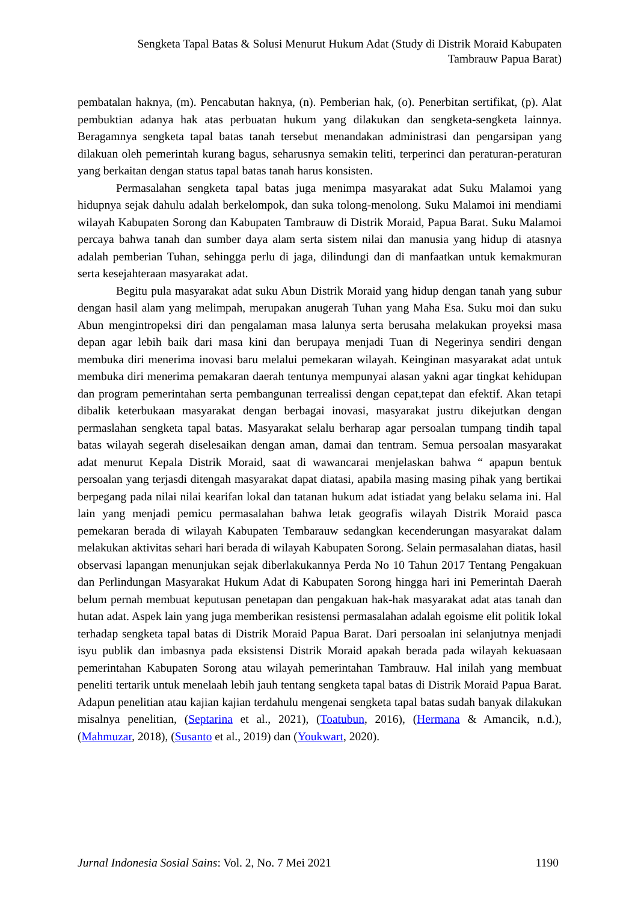Sengketa Tapal Batas & Solusi Menurut Hukum Adat (Study di Distrik Moraid Kabupaten Tambrauw Papua Barat)
pembatalan haknya, (m). Pencabutan haknya, (n). Pemberian hak, (o). Penerbitan sertifikat, (p). Alat pembuktian adanya hak atas perbuatan hukum yang dilakukan dan sengketa-sengketa lainnya. Beragamnya sengketa tapal batas tanah tersebut menandakan administrasi dan pengarsipan yang dilakuan oleh pemerintah kurang bagus, seharusnya semakin teliti, terperinci dan peraturan-peraturan yang berkaitan dengan status tapal batas tanah harus konsisten.
Permasalahan sengketa tapal batas juga menimpa masyarakat adat Suku Malamoi yang hidupnya sejak dahulu adalah berkelompok, dan suka tolong-menolong. Suku Malamoi ini mendiami wilayah Kabupaten Sorong dan Kabupaten Tambrauw di Distrik Moraid, Papua Barat. Suku Malamoi percaya bahwa tanah dan sumber daya alam serta sistem nilai dan manusia yang hidup di atasnya adalah pemberian Tuhan, sehingga perlu di jaga, dilindungi dan di manfaatkan untuk kemakmuran serta kesejahteraan masyarakat adat.
Begitu pula masyarakat adat suku Abun Distrik Moraid yang hidup dengan tanah yang subur dengan hasil alam yang melimpah, merupakan anugerah Tuhan yang Maha Esa. Suku moi dan suku Abun mengintropeksi diri dan pengalaman masa lalunya serta berusaha melakukan proyeksi masa depan agar lebih baik dari masa kini dan berupaya menjadi Tuan di Negerinya sendiri dengan membuka diri menerima inovasi baru melalui pemekaran wilayah. Keinginan masyarakat adat untuk membuka diri menerima pemakaran daerah tentunya mempunyai alasan yakni agar tingkat kehidupan dan program pemerintahan serta pembangunan terrealissi dengan cepat,tepat dan efektif. Akan tetapi dibalik keterbukaan masyarakat dengan berbagai inovasi, masyarakat justru dikejutkan dengan permaslahan sengketa tapal batas. Masyarakat selalu berharap agar persoalan tumpang tindih tapal batas wilayah segerah diselesaikan dengan aman, damai dan tentram. Semua persoalan masyarakat adat menurut Kepala Distrik Moraid, saat di wawancarai menjelaskan bahwa “ apapun bentuk persoalan yang terjasdi ditengah masyarakat dapat diatasi, apabila masing masing pihak yang bertikai berpegang pada nilai nilai kearifan lokal dan tatanan hukum adat istiadat yang belaku selama ini. Hal lain yang menjadi pemicu permasalahan bahwa letak geografis wilayah Distrik Moraid pasca pemekaran berada di wilayah Kabupaten Tembarauw sedangkan kecenderungan masyarakat dalam melakukan aktivitas sehari hari berada di wilayah Kabupaten Sorong. Selain permasalahan diatas, hasil observasi lapangan menunjukan sejak diberlakukannya Perda No 10 Tahun 2017 Tentang Pengakuan dan Perlindungan Masyarakat Hukum Adat di Kabupaten Sorong hingga hari ini Pemerintah Daerah belum pernah membuat keputusan penetapan dan pengakuan hak-hak masyarakat adat atas tanah dan hutan adat. Aspek lain yang juga memberikan resistensi permasalahan adalah egoisme elit politik lokal terhadap sengketa tapal batas di Distrik Moraid Papua Barat. Dari persoalan ini selanjutnya menjadi isyu publik dan imbasnya pada eksistensi Distrik Moraid apakah berada pada wilayah kekuasaan pemerintahan Kabupaten Sorong atau wilayah pemerintahan Tambrauw. Hal inilah yang membuat peneliti tertarik untuk menelaah lebih jauh tentang sengketa tapal batas di Distrik Moraid Papua Barat. Adapun penelitian atau kajian kajian terdahulu mengenai sengketa tapal batas sudah banyak dilakukan misalnya penelitian, (Septarina et al., 2021), (Toatubun, 2016), (Hermana & Amancik, n.d.), (Mahmuzar, 2018), (Susanto et al., 2019) dan (Youkwart, 2020).
Jurnal Indonesia Sosial Sains: Vol. 2, No. 7 Mei 2021 1190